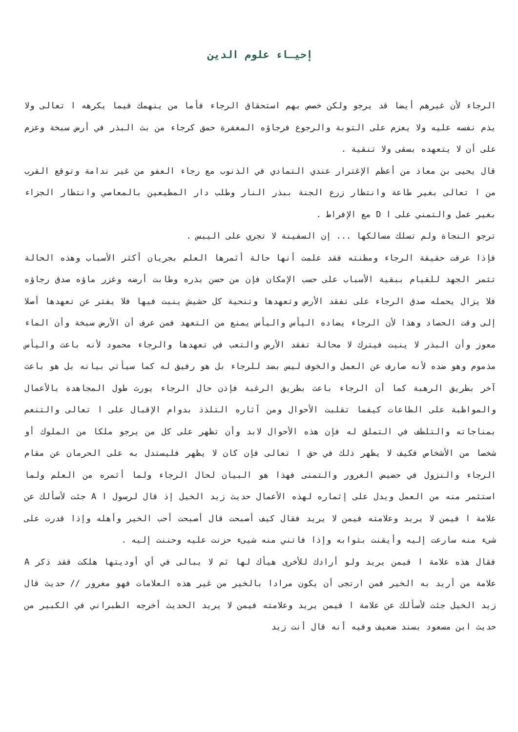إحيـاء علوم الدين
الرجاء لأن غيرهم أيضا قد يرجو ولكن خصص بهم استحقاق الرجاء فأما من ينهمك فيما يكرهه ا تعالى ولا يذم نفسه عليه ولا يعزم على التوبة والرجوع فرجاؤه المغفرة حمق كرجاء من بث البذر في أرض سبخة وعزم على أن لا يتعهده بسقى ولا تنقية .
قال يحيى بن معاذ من أعظم الإغترار عندي التمادي في الذنوب مع رجاء العفو من غير ندامة وتوقع القرب من ا تعالى بغير طاعة وانتظار زرع الجنة ببذر النار وطلب دار المطيعين بالمعاصي وانتظار الجزاء بغير عمل والتمني على ا D مع الإفراط .
ترجو النجاة ولم تسلك مسالكها ... إن السفينة لا تجري على اليبس .
فإذا عرفت حقيقة الرجاء ومظنته فقد علمت أنها حالة أثمرها العلم بجريان أكثر الأسباب وهذه الحالة تثمر الجهد للقيام ببقية الأسباب على حسب الإمكان فإن من حسن بذره وطابت أرضه وغزر ماؤه صدق رجاؤه فلا يزال يحمله صدق الرجاء على تفقد الأرض وتعهدها وتنحية كل حشيش ينبت فيها فلا يفتر عن تعهدها أصلا إلى وقت الحصاد وهذا لأن الرجاء يضاده اليأس واليأس يمنع من التعهد فمن عرف أن الأرض سبخة وأن الماء معوز وأن البذر لا ينبت فيترك لا محالة تفقد الأرض والتعب في تعهدها والرجاء محمود لأنه باعث واليأس مذموم وهو ضده لأنه صارف عن العمل والخوف ليس بضد للرجاء بل هو رفيق له كما سيأتي بيانه بل هو باعث آخر بطريق الرهبة كما أن الرجاء باعث بطريق الرغبة فإذن حال الرجاء يورث طول المجاهدة بالأعمال والمواظبة على الطاعات كيفما تقلبت الأحوال ومن آثاره التلذذ بدوام الإقبال على ا تعالى والتنعم بمناجاته والتلطف في التملق له فإن هذه الأحوال لابد وأن تظهر على كل من يرجو ملكا من الملوك أو شخصا من الأشخاص فكيف لا يظهر ذلك في حق ا تعالى فإن كان لا يظهر فليستدل به على الحرمان عن مقام الرجاء والنزول في حضيض الغرور والتمنى فهذا هو البيان لحال الرجاء ولما أثمره من العلم ولما استثمر منه من العمل ويدل على إثماره لهذه الأعمال حديث زيد الخيل إذ قال لرسول ا A جئت لأسألك عن علامة ا فيمن لا يريد وعلامته فيمن لا يريد فقال كيف أصبحت قال أصبحت أحب الخير وأهله وإذا قدرت على شىء منه سارعت إليه وأيقنت بثوابه وإذا فاتني منه شيىء حزنت عليه وحننت إليه .
فقال هذه علامة ا فيمن يريد ولو أرادك للأخرى هيأك لها ثم لا يبالى في أي أوديتها هلكت فقد ذكر A علامة من أريد به الخير فمن ارتجى أن يكون مرادا بالخير من غير هذه العلامات فهو مغرور // حديث قال زيد الخيل جئت لأسألك عن علامة ا فيمن يريد وعلامته فيمن لا يريد الحديث أخرجه الطبراني في الكبير من حديث ابن مسعود بسند ضعيف وفيه أنه قال أنت زيد